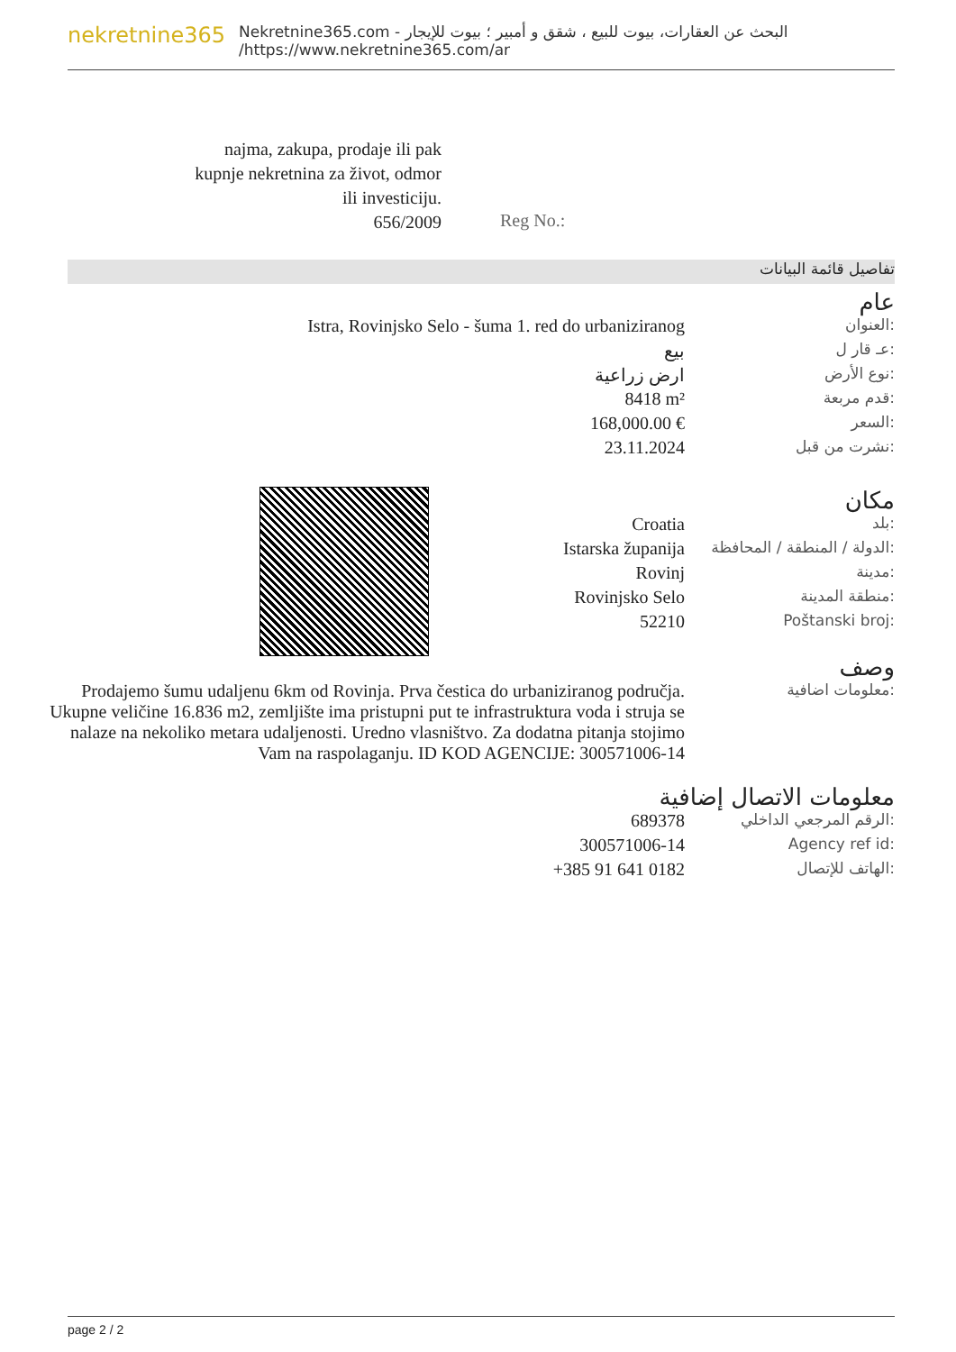nekretnine365
البحث عن العقارات، بيوت للبيع ، شقق و أمبير ؛ بيوت للإيجار - Nekretnine365.com
https://www.nekretnine365.com/ar/
najma, zakupa, prodaje ili pak kupnje nekretnina za život, odmor ili investiciju.
656/2009
Reg No.:
تفاصيل قائمة البيانات
عام
| Istra, Rovinjsko Selo - šuma 1. red do urbaniziranog | العنوان: |
| بيع | عـ قار ل: |
| ارض زراعية | نوع الأرض: |
| 8418 m² | قدم مربعة: |
| 168,000.00 € | السعر: |
| 23.11.2024 | نشرت من قبل: |
مكان
| Croatia | بلد: |
| Istarska županija | الدولة / المنطقة / المحافظة: |
| Rovinj | مدينة: |
| Rovinjsko Selo | منطقة المدينة: |
| 52210 | Poštanski broj: |
وصف
| Prodajemo šumu udaljenu 6km od Rovinja. Prva čestica do urbaniziranog područja. Ukupne veličine 16.836 m2, zemljište ima pristupni put te infrastruktura voda i struja se nalaze na nekoliko metara udaljenosti. Uredno vlasništvo. Za dodatna pitanja stojimo Vam na raspolaganju. ID KOD AGENCIJE: 300571006-14 | معلومات اضافية: |
معلومات الاتصال إضافية
| 689378 | الرقم المرجعي الداخلي: |
| 300571006-14 | Agency ref id: |
| +385 91 641 0182 | الهاتف للإتصال: |
page 2 / 2